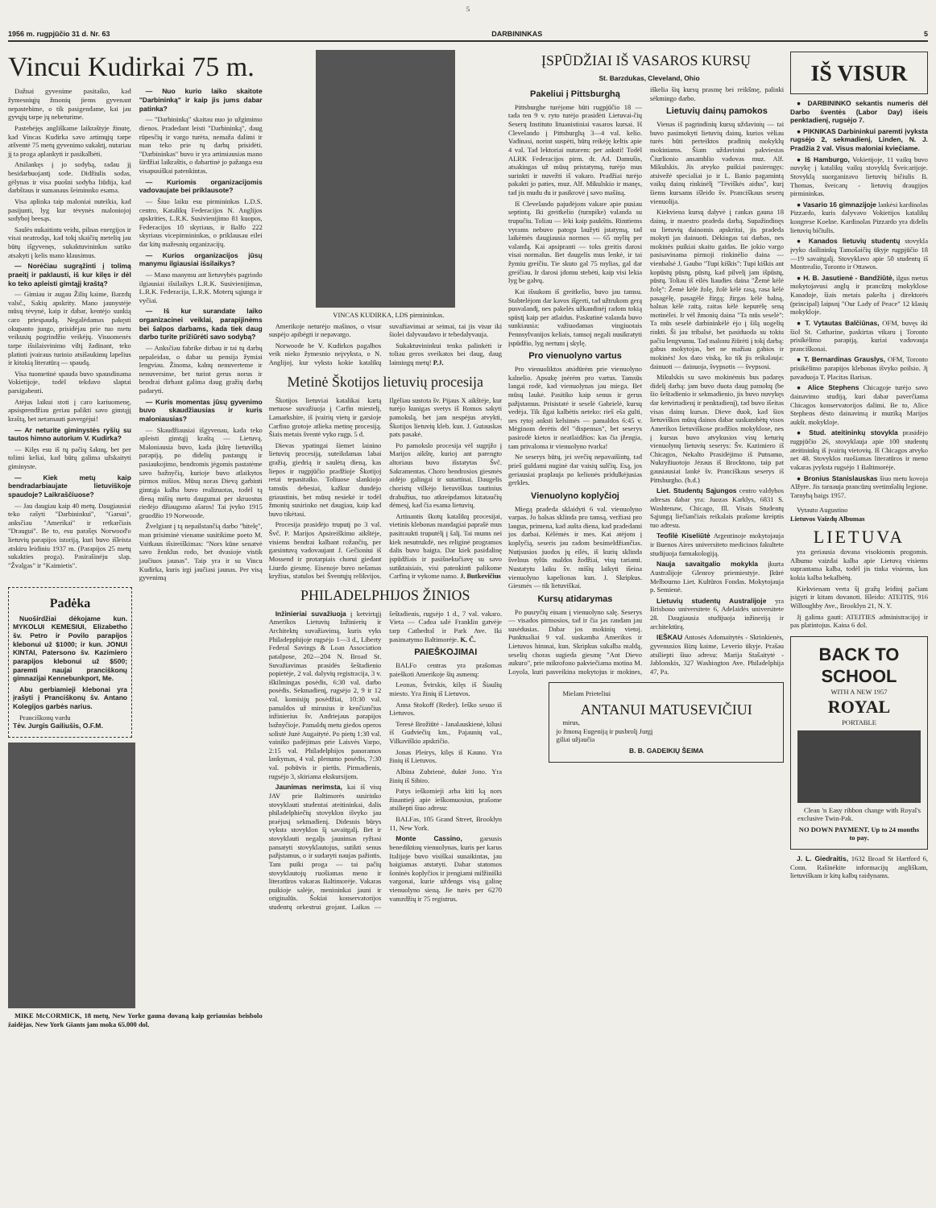5
1956 m. rugpjūčio 31 d. Nr. 63 DARBININKAS 5
Vincui Kudirkai 75 m.
Dažnai gyvenime pasitaiko, kad žymesniųjų žmonių jiems gyvenant nepastebime, o tik pasigendame, kai jau gyvųjų tarpe jų nebeturime.
Pastebėjęs angliškame laikraštyje žinutę, kad Vincas Kudirka savo artimųjų tarpe atšventė 75 metų gyvenimo sukaktį, nutariau jį ta proga aplankyti ir pasikalbėti.
Atsilankęs į jo sodybą, radau jį besidarbuojantį sode. Didžiulis sodas, gėlynas ir visa puošni sodyba liūdija, kad darbštaus ir sumanaus šeiminnko esama.
Visa aplinka taip maloniai nuteikia, kad pasijunti, lyg kur tėvynės maloniojoj sodyboj beesąs.
Saulės nukaitintu veidu, pilnas energijos ir visai neatrodąs, kad tokį skaičių metelių jau būtų išgyvenęs, sukaktuvininkas sutiko atsakyti į kelis mano klausimus.
— Norėčiau sugrąžinti į tolimą praeitį ir paklausti, iš kur kilęs ir dėl ko teko apleisti gimtąjį kraštą?
— Gimiau ir augau Žilių kaime, Barzdų valsč., Sakių apskrity. Mano jaunystėje mūsų tėvynė, kaip ir dabar, kentėjo sunkią caro priespaudą. Negalėdamas pakęsti okupanto jungo, prisidėjau prie tuo metu veikusių pogrindžio veikėjų. Visuomenės tarpe išsilaisvinimo viltį žadinant, teko platinti įvairaus turinio atsišaukimų lapelius ir kitokią literatūrą — spaudą.
Visa tuometinė spauda buvo spausdinama Vokietijoje, todėl tekdavo slaptai parsigabenti.
Atėjus laikui stoti į caro kariuomenę, apsisprendžiau geriau palikti savo gimtąjį kraštą, bet netarnauti pavergėjui!
— Ar neturite giminystės ryšių su tautos himno autorium V. Kudirka?
— Kilęs esu iš tų pačių šaknų, bet per tolimi keliai, kad būtų galima užskaityti giminyste.
— Kiek metų kaip bendradarbiaujate lietuviškoje spaudoje? Laikraščiuose?
— Jau daugiau kaip 40 metų. Daugiausiai teko rašyti "Darbininkui", "Garsui", anksčiau "Amerikai" ir retkarčiais "Draugui". Be to, esu parašęs Norwood'o lietuvių parapijos istoriją, kuri buvo išleista atskiru leidiniu 1937 m. (Parapijos 25 metų sukakties proga). Pasirašinėju slap. "Žvalgas" ir "Kaimietis".
— Nuo kurio laiko skaitote "Darbininką" ir kaip jis jums dabar patinka?
— "Darbininką" skaitau nuo jo užgimimo dienos. Pradedant leisti "Darbininką", daug rūpesčių ir vargo turėta, nemaža dalimi ir man teko prie tų darbų prisidėti. "Darbininkas" buvo ir yra artimiausias mano širdžiai laikraštis, o dabartinė jo pažanga esu visapusiškai patenkintas.
— Kuriomis organizacijomis vadovaujate bei priklausote?
— Šiuo laiku esu pirmininkas L.D.S. centro, Katalikų Federacijos N. Anglijos apskrities, L.R.K. Susivienijimo 81 kuopos, Federacijos 10 skyriaus, ir Balfo 222 skyriaus vicepirmininkas, o priklausau eilei dar kitų mažesnių organizacijų.
— Kurios organizacijos jūsų manymu ilgiausiai išsilaikys?
— Mano manymu ant lietuvybės pagrindo ilgiausiai išsilaikys L.R.K. Susivienijimas, L.R.K. Federacija, L.R.K. Moterų sąjunga ir vyčiai.
— Iš kur surandate laiko organizacinei veiklai, parapijinėms bei šalpos darbams, kada tiek daug darbo turite prižiūrėti savo sodybą?
— Anksčiau fabrike dirbau ir tai tų darbų nepaleidau, o dabar su pensija žymiai lengviau. Žinoma, kalnų nenuverteme ir nenuversime, bet turint gerus norus ir bendrai dirbant galima daug gražių darbų padaryti.
— Kuris momentas jūsų gyvenimo buvo skaudžiausias ir kuris maloniausias?
— Skaudžiausiai išgyvenau, kada teko apleisti gimtąjį kraštą — Lietuvą. Maloniausia buvo, kada įkūrę lietuvišką parapiją, po didelių pastangų ir pasiaukojimo, bendromis jėgomis pastatėme savo bažnyčią, kurioje buvo atlaikytos pirmos mišios. Mūsų noras Dievą garbinti gimtąja kalba buvo realizuotas, todėl tą dieną mišių metu daugumai per skruostus riedėjo džiaugsmo ašaros! Tai įvyko 1915 gruodžio 19 Norwoode.
Žvelgiant į tą nepailstančią darbo "bitelę", man prisiminė viename susitikime poeto M. Vaitkaus išsireiškimas: "Nors kūne senatvė savo ženklus rodo, bet dvasioje vistik jaučiuos jaunas". Taip yra ir su Vincu Kudirka, kuris irgi jaučiasi jaunas. Per visą gyvenimą
Padėka
Nuoširdžiai dėkojame kun. MYKOLUI KEMESIUI, Elizabetho šv. Petro ir Povilo parapijos klebonui už $1000; ir kun. JONUI KINTAI, Patersono šv. Kazimiero parapijos klebonui už $500; paremti naujai pranciškonų gimnazijai Kennebunkport, Me.
Abu gerbiamieji klebonai yra įrašyti į Pranciškonų šv. Antano Kolegijos garbės narius.
Pranciškonų vardu
Tėv. Jurgis Gailiušis, O.F.M.
MIKE McCORMICK, 18 metų, New Yorke gauna dovaną kaip geriausias beisbolo žaidėjas. New York Giants jam moka 65.000 dol.
VINCAS KUDIRKA, LDS pirmininkas.
Amerikoje neturėjo mašinos, o visur suspėjo apibėgti ir nepavargo.
Norwoode be V. Kudirkos pagalbos veik nieko žymesnio neįvyksta, o N. Anglijoj, kur vyksta kokie katalikų suvažiavimai ar seimai, tai jis visur iki šiolei dalyvaudavo ir tebedalyvauja.
Sukaktuvininkui tenka palinkėti ir toliau geros sveikatos bei daug, daug laimingų metų! P.J.
Metinė Škotijos lietuvių procesija
Škotijos lietuviai katalikai kartą metuose suvažiuoja į Carfin miestelį, Lamarkshire, iš įvairių vietų ir garsioje Carfino grotoje atlieka metinę procesiją. Šiais metais šventė vyko rugp. 5 d.
Dievas ypatingai šiemet lainino lietuvių procesiją, suteikdamas labai gražią, giedrią ir saulėtą dieną, kas liepos ir rugpjūčio pradžioje Škotijoj retai tepasitaiko. Toliuose slankiojo tamsūs debesiai, kažkur dundėjo griaustinis, bet mūsų nesiekė ir todėl žmonių susirinko net daugiau, kaip kad buvo tikėtasi.
Procesija prasidėjo truputį po 3 val. Švč. P. Marijos Apsireiškimo aikštėje, visiems bendrai kalbant rožančių, per garsintuvą vadovaujant J. Gečioniui iš Mossend ir protarpiais chorui giedant Liurdo giesmę. Eisenoje buvo nešamas kryžius, statulos bei Šventųjų relikvijos. Ilgėliau sustota šv. Pijaus X aikštėje, kur turėjo kunigas svetys iš Romos sakyti pamokslą, bet jam nespėjus atvykti, Škotijos lietuvių kleb. kun. J. Gutauskas pats pasakė.
Po pamokslo procesija vėl sugrįžo į Marijos aikštę, kurioj ant parengto altoriaus buvo išstatytas Švč. Sakramentas. Choro bendrosios giesmės aidėjo galingai ir sutartinai. Daugelis choristų vilkėjo lietuviškus tautinius drabužius, tuo atkreipdamos kitataučių dėmesį, kad čia esama lietuvių.
Artinantis škotų katalikų procesijai, vietinis klebonas mandagiai paprašė mus pasitraukti truputėlį į šalį. Tai mums nei kiek nesutrukdė, nes religinė programos dalis buvo baigta. Dar kiek pasidalinę įspūdžiais ir pasišnekučiavę su savo sutiktaisiais, visi patenkinti palikome Carfiną ir vykome namo. J. Butkevičius
PHILADELPHIJOS ŽINIOS
Inžinieriai suvažiuoja į ketvirtąjį Amerikos Lietuvių Inžinierių ir Architektų suvažiavimą, kuris vyks Philadepphijoje rugsėjo 1—3 d., Liberty Federal Savings & Loan Association patalpose, 202—204 N. Broad St. Suvažiavimas prasidės šeštadienio popietėje, 2 val. dalyvių registracija, 3 v. iškilmingas posėdis, 6:30 val. darbo posėdis. Sekmadienį, rugsėjo 2, 9 ir 12 val. komisijų posėdžiai, 10:30 val. pamaldos už mirusius ir kenčiančius inžinierius šv. Andriejaus parapijos bažnyčioje. Pamaldų metu giedos operos solistė Juzė Augaitytė. Po pietų 1:30 val. vainiko padėjimas prie Laisvės Varpo, 2:15 val. Philadelphijos panoramos lankymas, 4 val. plenumo posėdis, 7:30 val. pobūvis ir pietūs. Pirmadienis, rugsėjo 3, skiriama ekskursijom.
Jaunimas nerimsta, kai iš visų JAV prie Baltimorės susirinko stovyklauti studentai ateitininkai, dalis philadelphiečių stovyklon išvyko jau praėjusį sekmadienį. Didesnis būrys vyksta stovyklon šį savaitgalį. Bet ir stovyklauti negalįs jaunimas ryžtasi pamatyti stovyklautojus, sutikti senus pažįstamus, o ir sudaryti naujas pažintis. Tam puiki proga — tai pačių stovyklautojų ruošiamas meno ir literatūros vakaras Baltimorėje. Vakaras puikioje salėje, menininkai jauni ir originalūs. Šokiai konservatorijos studentų orkestrui grojant. Laikas — šeštadienis, rugsėjo 1 d., 7 val. vakaro. Vieta — Cadoa salė Franklin gatvėje tarp Cathedral ir Park Ave. Iki pasimatymo Baltimorėje. K. Č.
PAIEŠKOJIMAI
BALFo centras yra prašomas paieškoti Amerikoje šių asmenų:
Leonas, Švirskis, kilęs iš Šiaulių miesto. Yra žinių iš Lietuvos.
Anna Stokoff (Reder). Ieško sesuo iš Lietuvos.
Teresė Brožiūtė - Janalauskienė, kilusi iš Gudviečių km., Pajaunių val., Vilkaviškio apskričio.
Jonas Pleirys, kilęs iš Kauno. Yra žinių iš Lietuvos.
Albina Zubrienė, duktė Jono. Yra žinių iš Sibiro.
Patys ieškomieji arba kiti ką nors žinantieji apie ieškomuosius, prašome atsiliepti šiuo adresu:
BALFas, 105 Grand Street, Brooklyn 11, New York.
Monte Cassino, garsusis benediktinų vienuolynas, kuris per karus Italijoje buvo visiškai sunaikintas, jau baigiamas atstatyti. Dabar statomos šoninės koplyčios ir įrengiami milžiniški vargonai, kurie uždengs visą galinę vienuolyno sieną. Jie turės per 6270 vamzdžių ir 75 registrus.
ĮSPŪDŽIAI IŠ VASAROS KURSŲ
St. Barzdukas, Cleveland, Ohio
Pakeliui į Pittsburghą
Pittsburghe turėjome būti rugpjūčio 18 — tada ten 9 v. ryto turėjo prasidėti Lietuvai-čių Seserų Instituto lituanistiniai vasaros kursai. Iš Clevelando į Pittsburghą 3—4 val. kelio. Vadinasi, norint suspėti, būtų reikėję keltis apie 4 val. Tad lektoriai nutarem: per anksti! Todėl ALRK Federacijos pirm. dr. Ad. Damušis, atsakingas už mūsų pristatymą, turėjo mus surinkti ir nuvežti iš vakaro. Pradžiai turėjo pakakti jo paties, muz. Alf. Mikulskio ir manęs, tad jis mudu du ir pasikrovė į savo mašiną.
Iš Clevelando pajudėjom vakare apie pusiau septintą. Iki greitkelio (turnpike) valanda su trupučiu. Toliau — lėki kaip paukštis. Rimtiems vyrams nebuvo patogu laužyti įstatymą, tad laikėmės daugiausia normos — 65 mylių per valandą. Kai apsipranti — toks greitis darosi visai normalus. Bet daugelis mus lenkė, ir tai žymiu greičiu. Tie skuto gal 75 mylias, gal dar greičiau. Ir darosi įdomu stebėti, kaip visi lekia lyg be galvų.
Kai išsukom iš greitkelio, buvo jau tamsu. Stabtelėjom dar kavos išgerti, tad užtrukom gerą pusvalandį, nes pakelės užkandinėj radom tokią spūstį kaip per atlaidus. Paskutinė valanda buvo sunkiausia: važiuodamas vingiuotais Pennsylvanijos keliais, tamsoj negali nusikratyti įspūdžio, lyg nertum į skylę.
Pro vienuolyno vartus
Pro vienuoliktos atsidūrėm prie vienuolyno kalnelio. Apsukę įnėrėm pro vartus. Tamsūs langai rodė, kad vienuolynas jau miega. Bet mūsų laukė. Pasitiko kaip senus ir gerus pažįstamus. Prisistatė ir seselė Gabrielė, kursų vedėja. Tik ilgai kalbėtis neteko: rieš eša gulti, nes rytoj anksti kelsimės — pamaldos 6:45 v. Mėginom derėtis dėl "dispensos", bet seserys pasirodė kietos ir neatlaidžios: kas čia įžengia, tam privaloma ir vienuolyno tvarka!
Ne seserys būtų, jei svečių nepavaišintų, tad prieš guldami nuginė dar vaisių sulčių. Esą, jos geriausiai praplauja po kelionės pridulkėjusias gerkles.
Vienuolyno koplyčioj
Miegą pradeda sklaidyti 6 val. vienuolyno varpas. Jo balsas sklinda pro tamsą, veržiasi pro langus, primena, kad aušta diena, kad pradedami jos darbai. Kėlėmės ir mes. Kai atėjom į koplyčią, seseris jau radom besimeldžiančias. Nutįsusios juodos jų eilės, iš kurių sklinda švelnus tylūs maldos žodžiai, visų tariami. Nustatytu laiku šv. mišių laikyti išeina vienuolyno kapelionas kun. J. Skripkus. Giesmės — tik lietuviškai.
Kursų atidarymas
Po pusryčių einam į vienuolyno salę. Seserys — visados pirmosios, tad ir čia jas randam jau susėdusias. Dabar jos mokinių vietoj. Punktualiai 9 val. suskamba Amerikos ir Lietuvos himnai, kun. Skripkus sukalba maldą, seselių choras sugieda giesmę "Ant Dievo aukuro", prie mikrofono pakviečiama motina M. Loyola, kuri pasveikina mokytojus ir mokines, iškelia šių kursų prasmę bei reikšmę, palinki sėkmingo darbo.
Lietuvių dainų pamokos
Vienas iš pagrindinių kursų uždavinių — tai buvo pasimokyti lietuvių dainų, kurios vėliau turės būti perteiktos pradinių mokyklų mokiniams. Šiam uždaviniui pakviestas Čiurlionio ansamblio vadovas muz. Alf. Mikulskis. Jis atvyko puikiai pasirengęs: atsivežė specialiai jo ir L. Banio pagamintą vaikų dainų rinkinėlį "Tėviškės aidus", kurį šiems kursams išleido šv. Pranciškaus seserų vienuolija.
Kiekviena kursų dalyvė į rankas gauna 18 dainų, ir maestro pradeda darbą. Supažindinęs su lietuvių dainomis apskritai, jis pradeda mokyti jas dainuoti. Dėkingas tai darbas, nes mokinės puikiai skaito gaidas. Be jokio vargo pasisavinama pirmoji rinkinėlio daina — vienbalsė J. Gaubo "Tupi kiškis": Tupi kiškis ant kopūstų pūstų, pūstų, kad pilvelį jam išpūstų, pūstų. Toliau iš eilės liaudies daina "Žemė kėlė žolę": Žemė kėlė žolę, žolė kėlė rasą, rasa kėlė pasagėlę, pasagėlė žirgą; žirgas kėlė balną, balnas kėlė raitą, raitas kėlė kepurėlę seną motinėlei. Ir vėl žmonių daina "Ta mūs seselė": Ta mūs seselė darbininkėlė ėjo į šilą uogelių rinkti. Ši jau tribalsė, bet pasiduoda su tokiu pačiu lengvumu. Tad malonu žiūrėti į tokį darbą: gabus mokytojas, bet ne mažiau gabios ir mokinės! Jos daro viską, ko tik jis reikalauja: dainuoti — dainuoja, švypsotis — švypsosi.
Mikulskis su savo mokinėmis bus padaręs didelį darbą: jam buvo duota daug pamokų (be šio šeštadienio ir sekmadienio, jis buvo nuvykęs dar ketvirtadienį ir penktadienį), tad buvo išeitas visas dainų kursas. Dieve duok, kad šios lietuviškos mūsų dainos dabar suskambėtų visos Amerikos lietuviškose pradžios mokyklose, nes į kursus buvo atvykusios visų keturių vienuolynų lietuvių seserys: Šv. Kazimiero iš Chicagos, Nekalto Prasidėjimo iš Putnamo, Nukryžiuotojo Jėzaus iš Brocktono, taip pat gausiausiai lankė šv. Pranciškaus seserys iš Pittsburgho. (b.d.)
Liet. Studentų Sąjungos centro valdybos adresas dabar yra: Juozas Karklys, 6831 S. Washtenaw, Chicago, Ill. Visais Studentų Sąjungą liečiančiais reikalais prašome kreiptis tuo adresu.
Teofilė Kiseliūtė Argentinoje mokytojauja ir Buenos Aires universiteto medicinos fakultete studijuoja farmakologiją.
Nauja savaitgalio mokykla įkurta Australijoje Glenroy priemiestyje. Įkūrė Melbourno Liet. Kultūros Fondas. Mokytojauja p. Semienė.
Lietuvių studentų Australijoje yra Brisbono universitete 6, Adelaidės universitete 28. Daugiausia studijuoja inžineriją ir architektūrą.
IEŠKAU Antosės Adomaitytės - Skrinkienės, gyvenusios Bizų kaime, Leverio ūkyje. Prašau atsiliepti šiuo adresu: Marija Stašaitytė - Jablonskis, 327 Washington Ave. Philadelphija 47, Pa.
Mielam Prieteliui
ANTANUI MATUSEVIČIUI
mirus,
jo žmoną Eugeniją ir pusbrolį Jurgį
giliai užjaučia
B. B. GADEIKIŲ ŠEIMA
IŠ VISUR
● DARBININKO sekantis numeris dėl Darbo šventės (Labor Day) išeis penktadienį, rugsėjo 7.
● PIKNIKAS Darbininkui paremti įvyksta rugsėjo 2, sekmadienį, Linden, N. J. Pradžia 2 val. Visus maloniai kviečiame.
● Iš Hamburgo, Vokietijoje, 11 vaikų buvo nuvykę į katalikų vaikų stovyklą Šveicarijoje. Stovyklą suorganizavo lietuvių bičiulis B. Thomas, šveicarų - lietuvių draugijos pirmininkas.
● Vasario 16 gimnazijoje lankėsi kardinolas Pizzardo, kuris dalyvavo Vokietijos katalikų kongrese Koelne. Kardinolas Pizzardo yra didelis lietuvių bičiulis.
● Kanados lietuvių studentų stovykla įvyko dailininkų Tamošaičių ūkyje rugpjūčio 18—19 savaitgalį. Stovyklavo apie 50 studentų iš Montrealio, Toronto ir Ottawos.
● H. B. Jasutienė - Bandžiūtė, ilgus metus mokytojavusi anglų ir prancūzų mokyklose Kanadoje, šiais metais pakelta į direktorės (principal) laipsnį "Our Lady of Peace" 12 klasių mokykloje.
● T. Vytautas Balčiūnas, OFM, buvęs iki šiol St. Catharine, paskirtas vikaru į Toronto prisikėlimo parapiją, kuriai vadovauja pranciškonai.
● T. Bernardinas Grauslys, OFM, Toronto prisikėlimo parapijos klebonas išvyko poilsio. Jį pavaduoja T. Placitas Barisas.
● Alice Stephens Chicagoje turėjo savo dainavimo studiją, kuri dabar paverčiama Chicagos konservatorijos dalimi. Be to, Alice Stephens dėsto dainavimą ir muziką Marijos aukšt. mokykloje.
● Stud. ateitininkų stovykla prasidėjo rugpjūčio 26, stovyklauja apie 100 studentų ateitininkų iš įvairių vietovių. Iš Chicagos atvyko net 48. Stovyklos ruošiamas literatūros ir meno vakaras įvyksta rugsėjo 1 Baltimorėje.
● Bronius Stanislauskas šiuo metu kovoja Alžyre. Jis tarnauja prancūzų svetimšalių legione. Tarnybą baigs 1957.
Vytauto Augustino
Lietuvos Vaizdų Albumas
LIETUVA
yra geriausia dovana visokiomis progomis. Albumo vaizdai kalba apie Lietuvą visiems suprantama kalba, todėl jis tinka visiems, kas kokia kalba bekalbėtų.
Kiekvienam verta šį gražų leidinį pačiam įsigyti ir kitam dovanoti. Išleido: ATEITIS, 916 Willoughby Ave., Brooklyn 21, N. Y.
Jį galima gauti: ATEITIES administracijoj ir pas platintojus. Kaina 6 dol.
BACK TO SCHOOL
WITH A NEW 1957
ROYAL
PORTABLE
Clean 'n Easy ribbon change with Royal's exclusive Twin-Pak.
NO DOWN PAYMENT. Up to 24 months to pay.
J. L. Giedraitis, 1632 Broad St Hartford 6, Conn. Rašinėkite informacijų angliškam, lietuviškam ir kitų kalbų raidynams.